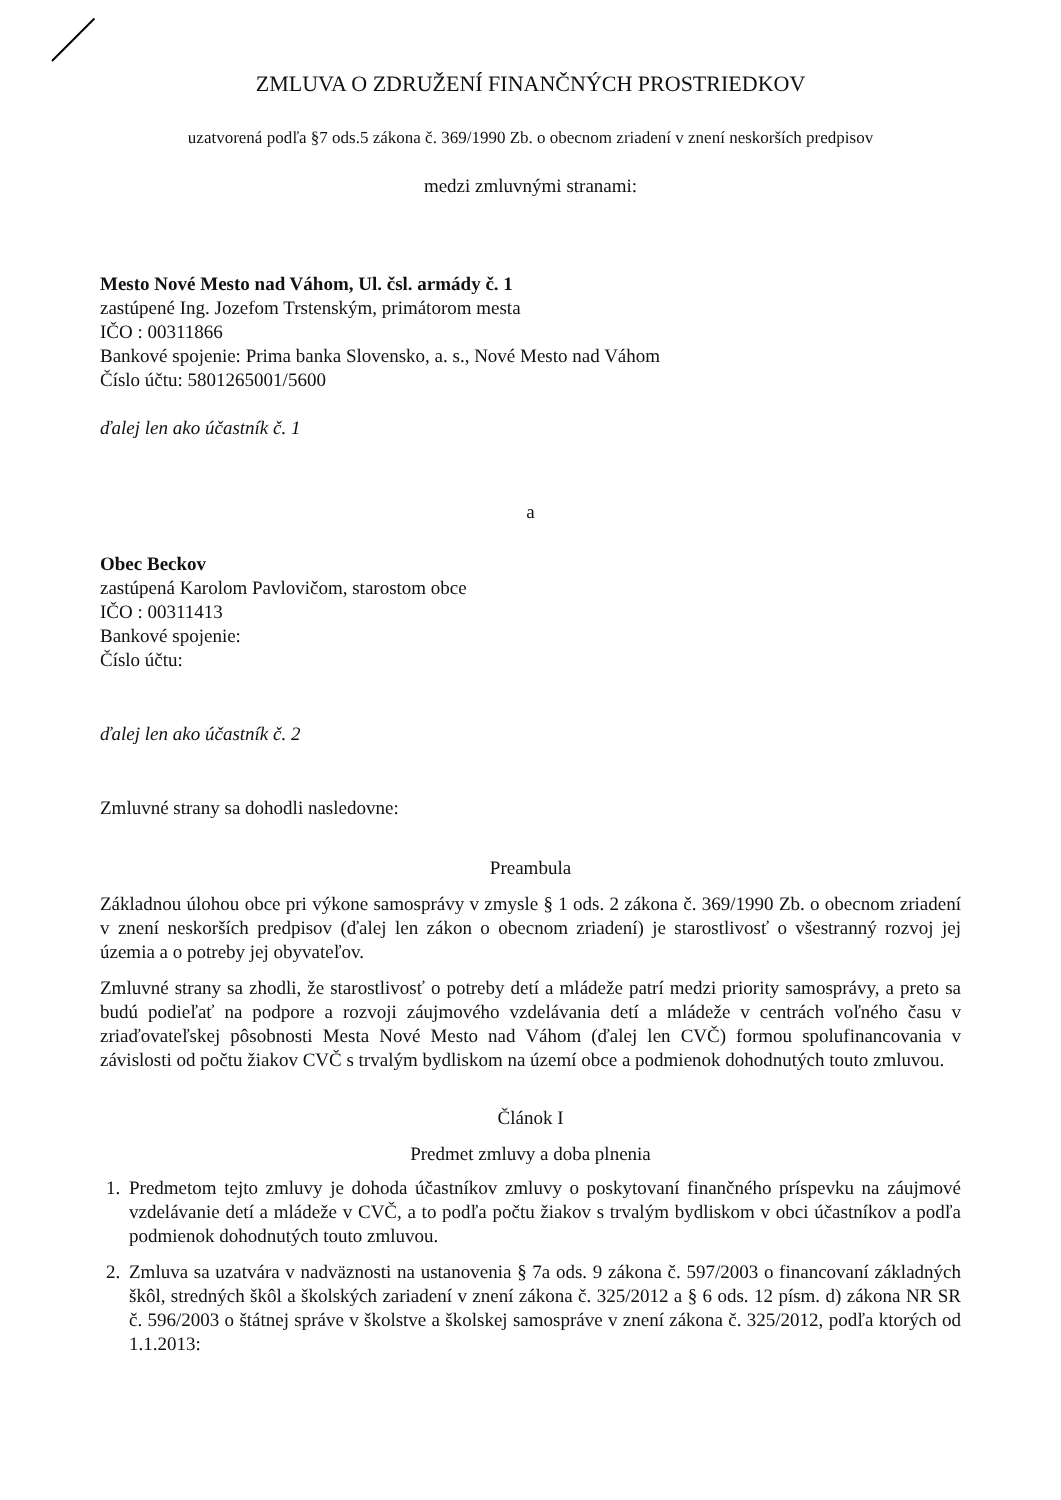ZMLUVA O ZDRUŽENÍ FINANČNÝCH PROSTRIEDKOV
uzatvorená podľa §7 ods.5 zákona č. 369/1990 Zb. o obecnom zriadení v znení neskorších predpisov
medzi zmluvnými stranami:
Mesto Nové Mesto nad Váhom, Ul. čsl. armády č. 1
zastúpené Ing. Jozefom Trstenským, primátorom mesta
IČO : 00311866
Bankové spojenie: Prima banka Slovensko, a. s., Nové Mesto nad Váhom
Číslo účtu: 5801265001/5600
ďalej len ako účastník č. 1
a
Obec Beckov
zastúpená Karolom Pavlovičom, starostom obce
IČO : 00311413
Bankové spojenie:
Číslo účtu:
ďalej len ako účastník č. 2
Zmluvné strany sa dohodli nasledovne:
Preambula
Základnou úlohou obce pri výkone samosprávy v zmysle § 1 ods. 2 zákona č. 369/1990 Zb. o obecnom zriadení v znení neskorších predpisov (ďalej len zákon o obecnom zriadení) je starostlivosť o všestranný rozvoj jej územia a o potreby jej obyvateľov.
Zmluvné strany sa zhodli, že starostlivosť o potreby detí a mládeže patrí medzi priority samosprávy, a preto sa budú podieľať na podpore a rozvoji záujmového vzdelávania detí a mládeže v centrách voľného času v zriaďovateľskej pôsobnosti Mesta Nové Mesto nad Váhom (ďalej len CVČ) formou spolufinancovania v závislosti od počtu žiakov CVČ s trvalým bydliskom na území obce a podmienok dohodnutých touto zmluvou.
Článok I
Predmet zmluvy a doba plnenia
1. Predmetom tejto zmluvy je dohoda účastníkov zmluvy o poskytovaní finančného príspevku na záujmové vzdelávanie detí a mládeže v CVČ, a to podľa počtu žiakov s trvalým bydliskom v obci účastníkov a podľa podmienok dohodnutých touto zmluvou.
2. Zmluva sa uzatvára v nadväznosti na ustanovenia § 7a ods. 9 zákona č. 597/2003 o financovaní základných škôl, stredných škôl a školských zariadení v znení zákona č. 325/2012 a § 6 ods. 12 písm. d) zákona NR SR č. 596/2003 o štátnej správe v školstve a školskej samospráve v znení zákona č. 325/2012, podľa ktorých od 1.1.2013: